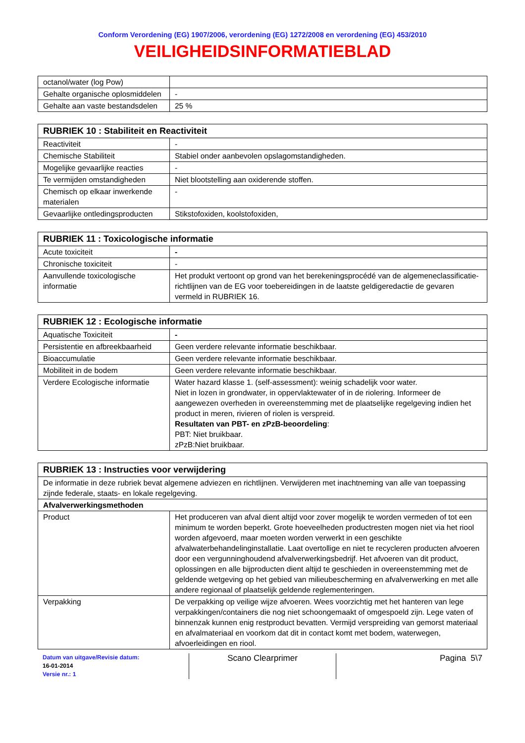Conform Verordening (EG) 1907/2006, verordening (EG) 1272/2008 en verordening (EG) 453/2010
VEILIGHEIDSINFORMATIEBLAD
| octanol/water (log Pow) | |
| Gehalte organische oplosmiddelen | - |
| Gehalte aan vaste bestandsdelen | 25 % |
| RUBRIEK 10 : Stabiliteit en Reactiviteit | |
| --- | --- |
| Reactiviteit | - |
| Chemische Stabiliteit | Stabiel onder aanbevolen opslagomstandigheden. |
| Mogelijke gevaarlijke reacties | - |
| Te vermijden omstandigheden | Niet blootstelling aan oxiderende stoffen. |
| Chemisch op elkaar inwerkende materialen | - |
| Gevaarlijke ontledingsproducten | Stikstofoxiden, koolstofoxiden, |
| RUBRIEK 11 : Toxicologische informatie | |
| --- | --- |
| Acute toxiciteit | - |
| Chronische toxiciteit | - |
| Aanvullende toxicologische informatie | Het produkt vertoont op grond van het berekeningsprocédé van de algemeneclassificatie-richtlijnen van de EG voor toebereidingen in de laatste geldigeredactie de gevaren vermeld in RUBRIEK 16. |
| RUBRIEK 12 : Ecologische informatie | |
| --- | --- |
| Aquatische Toxiciteit | - |
| Persistentie en afbreekbaarheid | Geen verdere relevante informatie beschikbaar. |
| Bioaccumulatie | Geen verdere relevante informatie beschikbaar. |
| Mobiliteit in de bodem | Geen verdere relevante informatie beschikbaar. |
| Verdere Ecologische informatie | Water hazard klasse 1. (self-assessment): weinig schadelijk voor water. Niet in lozen in grondwater, in oppervlaktewater of in de riolering. Informeer de aangewezen overheden in overeenstemming met de plaatselijke regelgeving indien het product in meren, rivieren of riolen is verspreid. Resultaten van PBT- en zPzB-beoordeling : PBT: Niet bruikbaar. zPzB:Niet bruikbaar. |
| RUBRIEK 13 : Instructies voor verwijdering | |
| --- | --- |
| De informatie in deze rubriek bevat algemene adviezen en richtlijnen. Verwijderen met inachtneming van alle van toepassing zijnde federale, staats- en lokale regelgeving. | |
| Afvalverwerkingsmethoden | |
| Product | Het produceren van afval dient altijd voor zover mogelijk te worden vermeden of tot een minimum te worden beperkt. Grote hoeveelheden productresten mogen niet via het riool worden afgevoerd, maar moeten worden verwerkt in een geschikte afvalwaterbehandelinginstallatie. Laat overtollige en niet te recycleren producten afvoeren door een vergunninghoudend afvalverwerkingsbedrijf. Het afvoeren van dit product, oplossingen en alle bijproducten dient altijd te geschieden in overeenstemming met de geldende wetgeving op het gebied van milieubescherming en afvalverwerking en met alle andere regionaal of plaatselijk geldende reglementeringen. |
| Verpakking | De verpakking op veilige wijze afvoeren. Wees voorzichtig met het hanteren van lege verpakkingen/containers die nog niet schoongemaakt of omgespoeld zijn. Lege vaten of binnenzak kunnen enig restproduct bevatten. Vermijd verspreiding van gemorst materiaal en afvalmateriaal en voorkom dat dit in contact komt met bodem, waterwegen, afvoerleidingen en riool. |
Datum van uitgave/Revisie datum:
16-01-2014
Versie nr.: 1
Scano Clearprimer Pagina 5\7